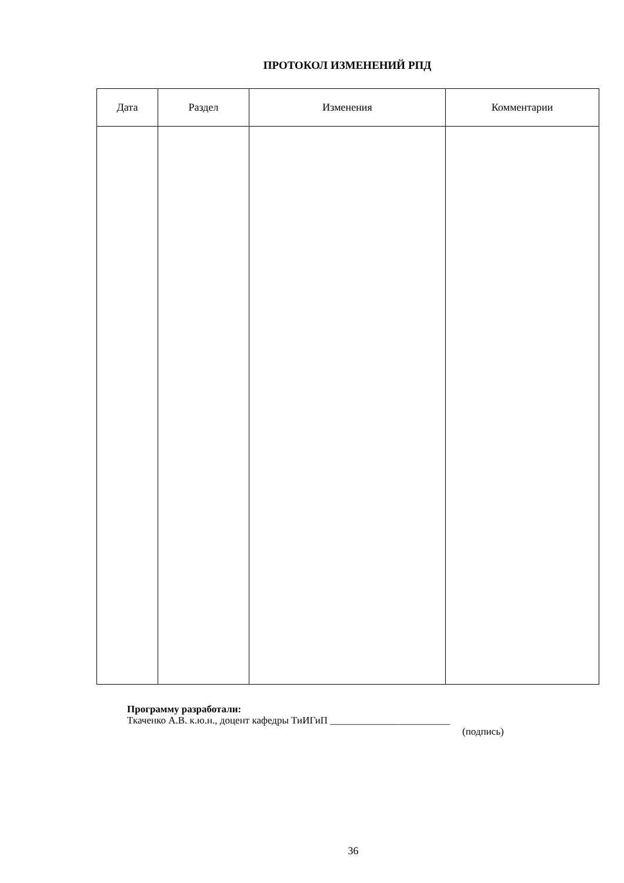ПРОТОКОЛ ИЗМЕНЕНИЙ РПД
| Дата | Раздел | Изменения | Комментарии |
| --- | --- | --- | --- |
Программу разработали:
Ткаченко А.В. к.ю.н., доцент кафедры ТиИГиП ________________________
(подпись)
36